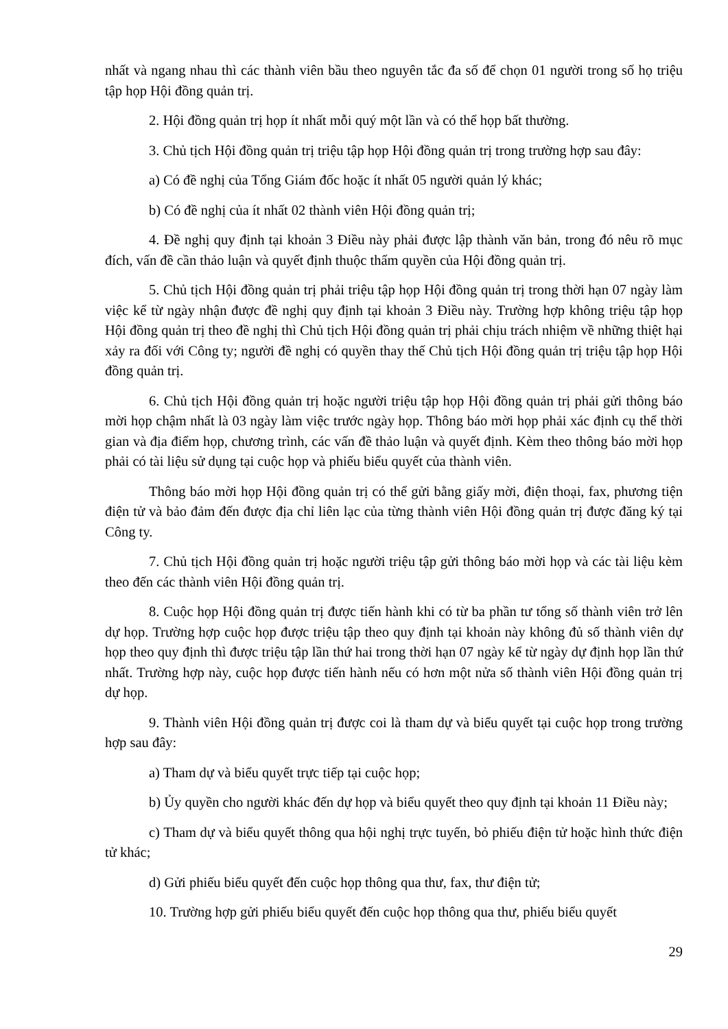nhất và ngang nhau thì các thành viên bầu theo nguyên tắc đa số để chọn 01 người trong số họ triệu tập họp Hội đồng quản trị.
2. Hội đồng quản trị họp ít nhất mỗi quý một lần và có thể họp bất thường.
3. Chủ tịch Hội đồng quản trị triệu tập họp Hội đồng quản trị trong trường hợp sau đây:
a) Có đề nghị của Tổng Giám đốc hoặc ít nhất 05 người quản lý khác;
b) Có đề nghị của ít nhất 02 thành viên Hội đồng quản trị;
4. Đề nghị quy định tại khoản 3 Điều này phải được lập thành văn bản, trong đó nêu rõ mục đích, vấn đề cần thảo luận và quyết định thuộc thẩm quyền của Hội đồng quản trị.
5. Chủ tịch Hội đồng quản trị phải triệu tập họp Hội đồng quản trị trong thời hạn 07 ngày làm việc kể từ ngày nhận được đề nghị quy định tại khoản 3 Điều này. Trường hợp không triệu tập họp Hội đồng quản trị theo đề nghị thì Chủ tịch Hội đồng quản trị phải chịu trách nhiệm về những thiệt hại xảy ra đối với Công ty; người đề nghị có quyền thay thế Chủ tịch Hội đồng quản trị triệu tập họp Hội đồng quản trị.
6. Chủ tịch Hội đồng quản trị hoặc người triệu tập họp Hội đồng quản trị phải gửi thông báo mời họp chậm nhất là 03 ngày làm việc trước ngày họp. Thông báo mời họp phải xác định cụ thể thời gian và địa điểm họp, chương trình, các vấn đề thảo luận và quyết định. Kèm theo thông báo mời họp phải có tài liệu sử dụng tại cuộc họp và phiếu biểu quyết của thành viên.
Thông báo mời họp Hội đồng quản trị có thể gửi bằng giấy mời, điện thoại, fax, phương tiện điện tử và bảo đảm đến được địa chỉ liên lạc của từng thành viên Hội đồng quản trị được đăng ký tại Công ty.
7. Chủ tịch Hội đồng quản trị hoặc người triệu tập gửi thông báo mời họp và các tài liệu kèm theo đến các thành viên Hội đồng quản trị.
8. Cuộc họp Hội đồng quản trị được tiến hành khi có từ ba phần tư tổng số thành viên trở lên dự họp. Trường hợp cuộc họp được triệu tập theo quy định tại khoản này không đủ số thành viên dự họp theo quy định thì được triệu tập lần thứ hai trong thời hạn 07 ngày kể từ ngày dự định họp lần thứ nhất. Trường hợp này, cuộc họp được tiến hành nếu có hơn một nửa số thành viên Hội đồng quản trị dự họp.
9. Thành viên Hội đồng quản trị được coi là tham dự và biểu quyết tại cuộc họp trong trường hợp sau đây:
a) Tham dự và biểu quyết trực tiếp tại cuộc họp;
b) Ủy quyền cho người khác đến dự họp và biểu quyết theo quy định tại khoản 11 Điều này;
c) Tham dự và biểu quyết thông qua hội nghị trực tuyến, bỏ phiếu điện tử hoặc hình thức điện tử khác;
d) Gửi phiếu biểu quyết đến cuộc họp thông qua thư, fax, thư điện tử;
10. Trường hợp gửi phiếu biểu quyết đến cuộc họp thông qua thư, phiếu biểu quyết
29